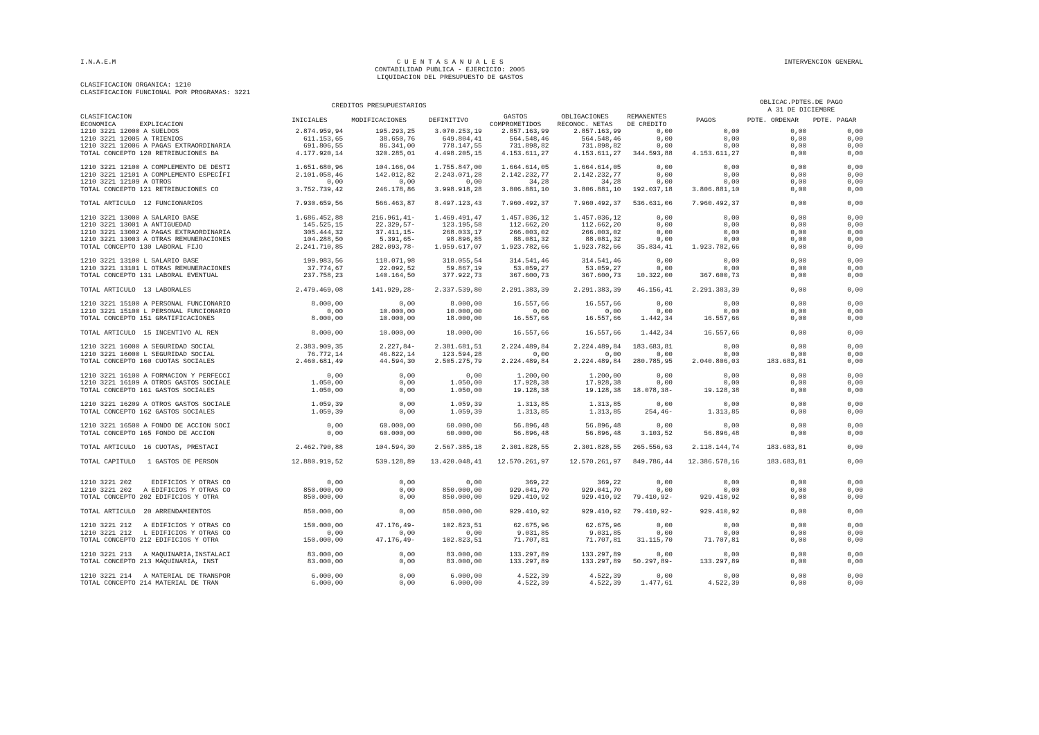I.N.A.E.M C U E N T A S A N U A L E S
CONTABILIDAD PUBLICA - EJERCICIO: 2005
LIQUIDACION DEL PRESUPUESTO DE GASTOS INTERVENCION GENERAL
CLASIFICACION ORGANICA: 1210
CLASIFICACION FUNCIONAL POR PROGRAMAS: 3221
| | CREDITOS PRESUPUESTARIOS | | | | | | | OBLICAC.PDTES.DE PAGO A 31 DE DICIEMBRE | |
| --- | --- | --- | --- | --- | --- | --- | --- | --- | --- |
| CLASIFICACION ECONOMICA EXPLICACION | INICIALES | MODIFICACIONES | DEFINITIVO | GASTOS COMPROMETIDOS | OBLIGACIONES RECONOC. NETAS | REMANENTES DE CREDITO | PAGOS | PDTE. ORDENAR | PDTE. PAGAR |
| 1210 3221 12000 A SUELDOS | 2.874.959,94 | 195.293,25 | 3.070.253,19 | 2.857.163,99 | 2.857.163,99 | 0,00 | 0,00 | 0,00 | 0,00 |
| 1210 3221 12005 A TRIENIOS | 611.153,65 | 38.650,76 | 649.804,41 | 564.548,46 | 564.548,46 | 0,00 | 0,00 | 0,00 | 0,00 |
| 1210 3221 12006 A PAGAS EXTRAORDINARIA | 691.806,55 | 86.341,00 | 778.147,55 | 731.898,82 | 731.898,82 | 0,00 | 0,00 | 0,00 | 0,00 |
| TOTAL CONCEPTO 120 RETRIBUCIONES BA | 4.177.920,14 | 320.285,01 | 4.498.205,15 | 4.153.611,27 | 4.153.611,27 | 344.593,88 | 4.153.611,27 | 0,00 | 0,00 |
| 1210 3221 12100 A COMPLEMENTO DE DESTI | 1.651.680,96 | 104.166,04 | 1.755.847,00 | 1.664.614,05 | 1.664.614,05 | 0,00 | 0,00 | 0,00 | 0,00 |
| 1210 3221 12101 A COMPLEMENTO ESPECÍFI | 2.101.058,46 | 142.012,82 | 2.243.071,28 | 2.142.232,77 | 2.142.232,77 | 0,00 | 0,00 | 0,00 | 0,00 |
| 1210 3221 12109 A OTROS | 0,00 | 0,00 | 0,00 | 34,28 | 34,28 | 0,00 | 0,00 | 0,00 | 0,00 |
| TOTAL CONCEPTO 121 RETRIBUCIONES CO | 3.752.739,42 | 246.178,86 | 3.998.918,28 | 3.806.881,10 | 3.806.881,10 | 192.037,18 | 3.806.881,10 | 0,00 | 0,00 |
| TOTAL ARTICULO 12 FUNCIONARIOS | 7.930.659,56 | 566.463,87 | 8.497.123,43 | 7.960.492,37 | 7.960.492,37 | 536.631,06 | 7.960.492,37 | 0,00 | 0,00 |
| 1210 3221 13000 A SALARIO BASE | 1.686.452,88 | 216.961,41- | 1.469.491,47 | 1.457.036,12 | 1.457.036,12 | 0,00 | 0,00 | 0,00 | 0,00 |
| 1210 3221 13001 A ANTIGUEDAD | 145.525,15 | 22.329,57- | 123.195,58 | 112.662,20 | 112.662,20 | 0,00 | 0,00 | 0,00 | 0,00 |
| 1210 3221 13002 A PAGAS EXTRAORDINARIA | 305.444,32 | 37.411,15- | 268.033,17 | 266.003,02 | 266.003,02 | 0,00 | 0,00 | 0,00 | 0,00 |
| 1210 3221 13003 A OTRAS REMUNERACIONES | 104.288,50 | 5.391,65- | 98.896,85 | 88.081,32 | 88.081,32 | 0,00 | 0,00 | 0,00 | 0,00 |
| TOTAL CONCEPTO 130 LABORAL FIJO | 2.241.710,85 | 282.093,78- | 1.959.617,07 | 1.923.782,66 | 1.923.782,66 | 35.834,41 | 1.923.782,66 | 0,00 | 0,00 |
| 1210 3221 13100 L SALARIO BASE | 199.983,56 | 118.071,98 | 318.055,54 | 314.541,46 | 314.541,46 | 0,00 | 0,00 | 0,00 | 0,00 |
| 1210 3221 13101 L OTRAS REMUNERACIONES | 37.774,67 | 22.092,52 | 59.867,19 | 53.059,27 | 53.059,27 | 0,00 | 0,00 | 0,00 | 0,00 |
| TOTAL CONCEPTO 131 LABORAL EVENTUAL | 237.758,23 | 140.164,50 | 377.922,73 | 367.600,73 | 367.600,73 | 10.322,00 | 367.600,73 | 0,00 | 0,00 |
| TOTAL ARTICULO 13 LABORALES | 2.479.469,08 | 141.929,28- | 2.337.539,80 | 2.291.383,39 | 2.291.383,39 | 46.156,41 | 2.291.383,39 | 0,00 | 0,00 |
| 1210 3221 15100 A PERSONAL FUNCIONARIO | 8.000,00 | 0,00 | 8.000,00 | 16.557,66 | 16.557,66 | 0,00 | 0,00 | 0,00 | 0,00 |
| 1210 3221 15100 L PERSONAL FUNCIONARIO | 0,00 | 10.000,00 | 10.000,00 | 0,00 | 0,00 | 0,00 | 0,00 | 0,00 | 0,00 |
| TOTAL CONCEPTO 151 GRATIFICACIONES | 8.000,00 | 10.000,00 | 18.000,00 | 16.557,66 | 16.557,66 | 1.442,34 | 16.557,66 | 0,00 | 0,00 |
| TOTAL ARTICULO 15 INCENTIVO AL REN | 8.000,00 | 10.000,00 | 18.000,00 | 16.557,66 | 16.557,66 | 1.442,34 | 16.557,66 | 0,00 | 0,00 |
| 1210 3221 16000 A SEGURIDAD SOCIAL | 2.383.909,35 | 2.227,84- | 2.381.681,51 | 2.224.489,84 | 2.224.489,84 | 183.683,81 | 0,00 | 0,00 | 0,00 |
| 1210 3221 16000 L SEGURIDAD SOCIAL | 76.772,14 | 46.822,14 | 123.594,28 | 0,00 | 0,00 | 0,00 | 0,00 | 0,00 | 0,00 |
| TOTAL CONCEPTO 160 CUOTAS SOCIALES | 2.460.681,49 | 44.594,30 | 2.505.275,79 | 2.224.489,84 | 2.224.489,84 | 280.785,95 | 2.040.806,03 | 183.683,81 | 0,00 |
| 1210 3221 16100 A FORMACION Y PERFECCI | 0,00 | 0,00 | 0,00 | 1.200,00 | 1.200,00 | 0,00 | 0,00 | 0,00 | 0,00 |
| 1210 3221 16109 A OTROS GASTOS SOCIALE | 1.050,00 | 0,00 | 1.050,00 | 17.928,38 | 17.928,38 | 0,00 | 0,00 | 0,00 | 0,00 |
| TOTAL CONCEPTO 161 GASTOS SOCIALES | 1.050,00 | 0,00 | 1.050,00 | 19.128,38 | 19.128,38 | 18.078,38- | 19.128,38 | 0,00 | 0,00 |
| 1210 3221 16209 A OTROS GASTOS SOCIALE | 1.059,39 | 0,00 | 1.059,39 | 1.313,85 | 1.313,85 | 0,00 | 0,00 | 0,00 | 0,00 |
| TOTAL CONCEPTO 162 GASTOS SOCIALES | 1.059,39 | 0,00 | 1.059,39 | 1.313,85 | 1.313,85 | 254,46- | 1.313,85 | 0,00 | 0,00 |
| 1210 3221 16500 A FONDO DE ACCION SOCI | 0,00 | 60.000,00 | 60.000,00 | 56.896,48 | 56.896,48 | 0,00 | 0,00 | 0,00 | 0,00 |
| TOTAL CONCEPTO 165 FONDO DE ACCION | 0,00 | 60.000,00 | 60.000,00 | 56.896,48 | 56.896,48 | 3.103,52 | 56.896,48 | 0,00 | 0,00 |
| TOTAL ARTICULO 16 CUOTAS, PRESTACI | 2.462.790,88 | 104.594,30 | 2.567.385,18 | 2.301.828,55 | 2.301.828,55 | 265.556,63 | 2.118.144,74 | 183.683,81 | 0,00 |
| TOTAL CAPITULO 1 GASTOS DE PERSON | 12.880.919,52 | 539.128,89 | 13.420.048,41 | 12.570.261,97 | 12.570.261,97 | 849.786,44 | 12.386.578,16 | 183.683,81 | 0,00 |
| 1210 3221 202 EDIFICIOS Y OTRAS CO | 0,00 | 0,00 | 0,00 | 369,22 | 369,22 | 0,00 | 0,00 | 0,00 | 0,00 |
| 1210 3221 202 A EDIFICIOS Y OTRAS CO | 850.000,00 | 0,00 | 850.000,00 | 929.041,70 | 929.041,70 | 0,00 | 0,00 | 0,00 | 0,00 |
| TOTAL CONCEPTO 202 EDIFICIOS Y OTRA | 850.000,00 | 0,00 | 850.000,00 | 929.410,92 | 929.410,92 | 79.410,92- | 929.410,92 | 0,00 | 0,00 |
| TOTAL ARTICULO 20 ARRENDAMIENTOS | 850.000,00 | 0,00 | 850.000,00 | 929.410,92 | 929.410,92 | 79.410,92- | 929.410,92 | 0,00 | 0,00 |
| 1210 3221 212 A EDIFICIOS Y OTRAS CO | 150.000,00 | 47.176,49- | 102.823,51 | 62.675,96 | 62.675,96 | 0,00 | 0,00 | 0,00 | 0,00 |
| 1210 3221 212 L EDIFICIOS Y OTRAS CO | 0,00 | 0,00 | 0,00 | 9.031,85 | 9.031,85 | 0,00 | 0,00 | 0,00 | 0,00 |
| TOTAL CONCEPTO 212 EDIFICIOS Y OTRA | 150.000,00 | 47.176,49- | 102.823,51 | 71.707,81 | 71.707,81 | 31.115,70 | 71.707,81 | 0,00 | 0,00 |
| 1210 3221 213 A MAQUINARIA,INSTALACI | 83.000,00 | 0,00 | 83.000,00 | 133.297,89 | 133.297,89 | 0,00 | 0,00 | 0,00 | 0,00 |
| TOTAL CONCEPTO 213 MAQUINARIA, INST | 83.000,00 | 0,00 | 83.000,00 | 133.297,89 | 133.297,89 | 50.297,89- | 133.297,89 | 0,00 | 0,00 |
| 1210 3221 214 A MATERIAL DE TRANSPOR | 6.000,00 | 0,00 | 6.000,00 | 4.522,39 | 4.522,39 | 0,00 | 0,00 | 0,00 | 0,00 |
| TOTAL CONCEPTO 214 MATERIAL DE TRAN | 6.000,00 | 0,00 | 6.000,00 | 4.522,39 | 4.522,39 | 1.477,61 | 4.522,39 | 0,00 | 0,00 |